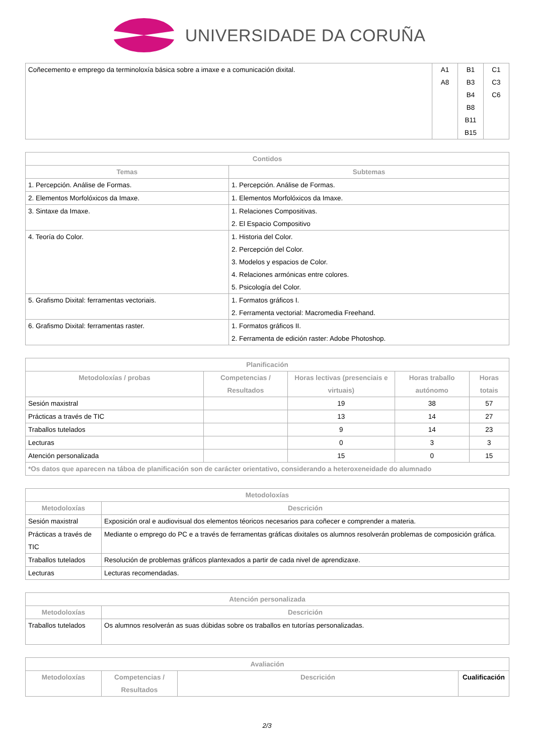UNIVERSIDADE DA CORUÑA
| Coñecemento e emprego da terminoloxía básica sobre a imaxe e a comunicación dixital. | A1 A8 | B1 B3 B4 B8 B11 B15 | C1 C3 C6 |
| Contidos | |
| --- | --- |
| Temas | Subtemas |
| 1. Percepción. Análise de Formas. | 1. Percepción. Análise de Formas. |
| 2. Elementos Morfolóxicos da Imaxe. | 1. Elementos Morfolóxicos da Imaxe. |
| 3. Sintaxe da Imaxe. | 1. Relaciones Compositivas. 2. El Espacio Compositivo |
| 4. Teoría do Color. | 1. Historia del Color. 2. Percepción del Color. 3. Modelos y espacios de Color. 4. Relaciones armónicas entre colores. 5. Psicología del Color. |
| 5. Grafismo Dixital: ferramentas vectoriais. | 1. Formatos gráficos I. 2. Ferramenta vectorial: Macromedia Freehand. |
| 6. Grafismo Dixital: ferramentas raster. | 1. Formatos gráficos II. 2. Ferramenta de edición raster: Adobe Photoshop. |
| Planificación | | | | |
| --- | --- | --- | --- | --- |
| Metodoloxías / probas | Competencias / Resultados | Horas lectivas (presenciais e virtuais) | Horas traballo autónomo | Horas totais |
| Sesión maxistral | | 19 | 38 | 57 |
| Prácticas a través de TIC | | 13 | 14 | 27 |
| Traballos tutelados | | 9 | 14 | 23 |
| Lecturas | | 0 | 3 | 3 |
| Atención personalizada | | 15 | 0 | 15 |
| *Os datos que aparecen na táboa de planificación son de carácter orientativo, considerando a heteroxeneidade do alumnado | | | | |
| Metodoloxías | |
| --- | --- |
| Metodoloxías | Descrición |
| Sesión maxistral | Exposición oral e audiovisual dos elementos téoricos necesarios para coñecer e comprender a materia. |
| Prácticas a través de TIC | Mediante o emprego do PC e a través de ferramentas gráficas dixitales os alumnos resolverán problemas de composición gráfica. |
| Traballos tutelados | Resolución de problemas gráficos plantexados a partir de cada nivel de aprendizaxe. |
| Lecturas | Lecturas recomendadas. |
| Atención personalizada | |
| --- | --- |
| Metodoloxías | Descrición |
| Traballos tutelados | Os alumnos resolverán as suas dúbidas sobre os traballos en tutorías personalizadas. |
| Avaliación | | | |
| --- | --- | --- | --- |
| Metodoloxías | Competencias / Resultados | Descrición | Cualificación |
2/3